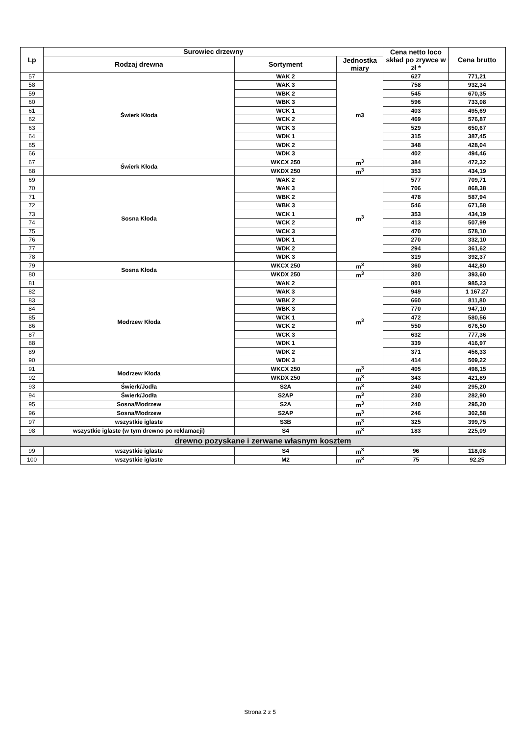| Lp | Surowiec drzewny | | | Cena netto loco skład po zrywce w zł * | Cena brutto |
| --- | --- | --- | --- | --- | --- |
| | Rodzaj drewna | Sortyment | Jednostka miary | | |
| 57 | Świerk Kłoda | WAK 2 | m3 | 627 | 771,21 |
| 58 | | WAK 3 | | 758 | 932,34 |
| 59 | | WBK 2 | | 545 | 670,35 |
| 60 | | WBK 3 | | 596 | 733,08 |
| 61 | | WCK 1 | | 403 | 495,69 |
| 62 | | WCK 2 | | 469 | 576,87 |
| 63 | | WCK 3 | | 529 | 650,67 |
| 64 | | WDK 1 | | 315 | 387,45 |
| 65 | | WDK 2 | | 348 | 428,04 |
| 66 | | WDK 3 | | 402 | 494,46 |
| 67 | Świerk Kłoda | WKCX 250 | m<sup>3</sup> | 384 | 472,32 |
| 68 | | WKDX 250 | m<sup>3</sup> | 353 | 434,19 |
| 69 | Sosna Kłoda | WAK 2 | m<sup>3</sup> | 577 | 709,71 |
| 70 | | WAK 3 | | 706 | 868,38 |
| 71 | | WBK 2 | | 478 | 587,94 |
| 72 | | WBK 3 | | 546 | 671,58 |
| 73 | | WCK 1 | | 353 | 434,19 |
| 74 | | WCK 2 | | 413 | 507,99 |
| 75 | | WCK 3 | | 470 | 578,10 |
| 76 | | WDK 1 | | 270 | 332,10 |
| 77 | | WDK 2 | | 294 | 361,62 |
| 78 | | WDK 3 | | 319 | 392,37 |
| 79 | Sosna Kłoda | WKCX 250 | m<sup>3</sup> | 360 | 442,80 |
| 80 | | WKDX 250 | m<sup>3</sup> | 320 | 393,60 |
| 81 | Modrzew Kłoda | WAK 2 | m<sup>3</sup> | 801 | 985,23 |
| 82 | | WAK 3 | | 949 | 1 167,27 |
| 83 | | WBK 2 | | 660 | 811,80 |
| 84 | | WBK 3 | | 770 | 947,10 |
| 85 | | WCK 1 | | 472 | 580,56 |
| 86 | | WCK 2 | | 550 | 676,50 |
| 87 | | WCK 3 | | 632 | 777,36 |
| 88 | | WDK 1 | | 339 | 416,97 |
| 89 | | WDK 2 | | 371 | 456,33 |
| 90 | | WDK 3 | | 414 | 509,22 |
| 91 | Modrzew Kłoda | WKCX 250 | m<sup>3</sup> | 405 | 498,15 |
| 92 | | WKDX 250 | m<sup>3</sup> | 343 | 421,89 |
| 93 | Świerk/Jodła | S2A | m<sup>3</sup> | 240 | 295,20 |
| 94 | Świerk/Jodła | S2AP | m<sup>3</sup> | 230 | 282,90 |
| 95 | Sosna/Modrzew | S2A | m<sup>3</sup> | 240 | 295,20 |
| 96 | Sosna/Modrzew | S2AP | m<sup>3</sup> | 246 | 302,58 |
| 97 | wszystkie iglaste | S3B | m<sup>3</sup> | 325 | 399,75 |
| 98 | wszystkie iglaste (w tym drewno po reklamacji) | S4 | m<sup>3</sup> | 183 | 225,09 |
| drewno pozyskane i zerwane własnym kosztem | | | | | |
| 99 | wszystkie iglaste | S4 | m<sup>3</sup> | 96 | 118,08 |
| 100 | wszystkie iglaste | M2 | m<sup>3</sup> | 75 | 92,25 |
Strona 2 z 5